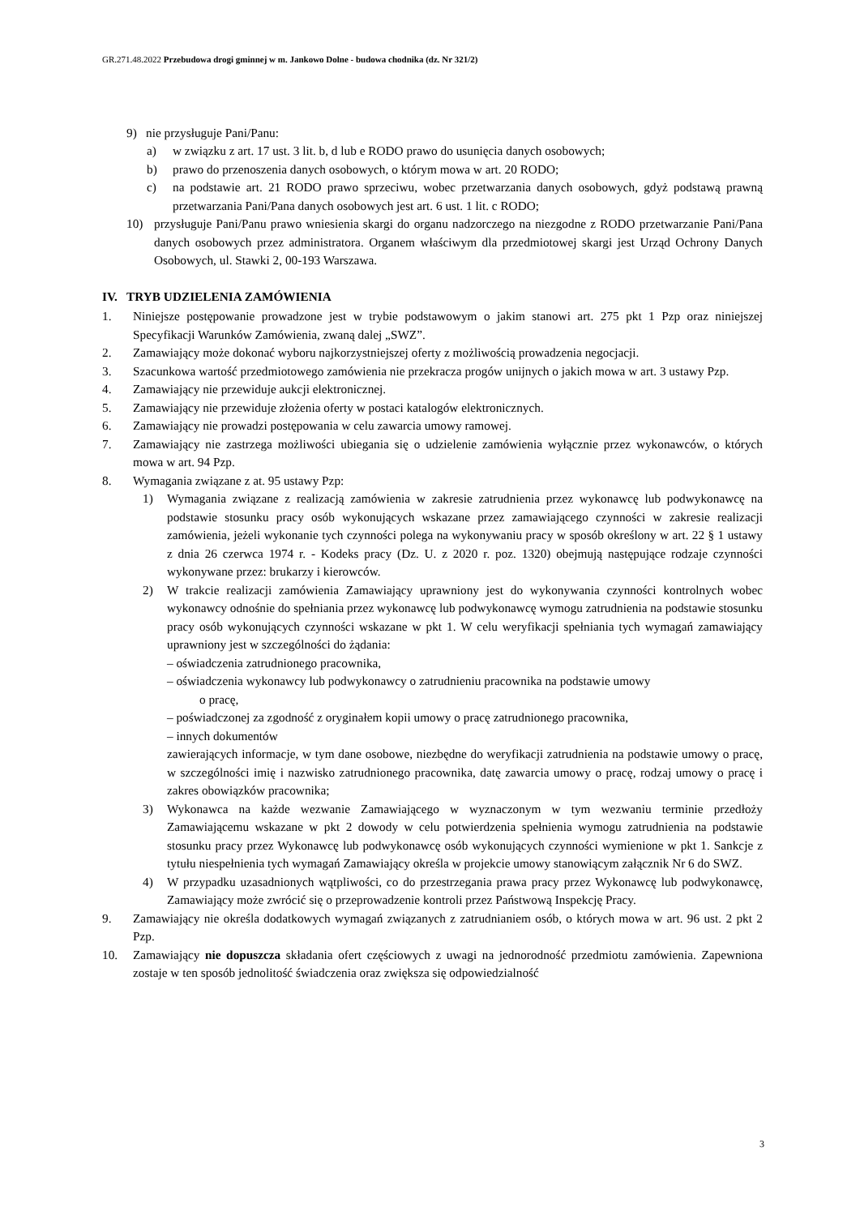GR.271.48.2022 Przebudowa drogi gminnej w m. Jankowo Dolne - budowa chodnika (dz. Nr 321/2)
9) nie przysługuje Pani/Panu:
a) w związku z art. 17 ust. 3 lit. b, d lub e RODO prawo do usunięcia danych osobowych;
b) prawo do przenoszenia danych osobowych, o którym mowa w art. 20 RODO;
c) na podstawie art. 21 RODO prawo sprzeciwu, wobec przetwarzania danych osobowych, gdyż podstawą prawną przetwarzania Pani/Pana danych osobowych jest art. 6 ust. 1 lit. c RODO;
10) przysługuje Pani/Panu prawo wniesienia skargi do organu nadzorczego na niezgodne z RODO przetwarzanie Pani/Pana danych osobowych przez administratora. Organem właściwym dla przedmiotowej skargi jest Urząd Ochrony Danych Osobowych, ul. Stawki 2, 00-193 Warszawa.
IV. TRYB UDZIELENIA ZAMÓWIENIA
1. Niniejsze postępowanie prowadzone jest w trybie podstawowym o jakim stanowi art. 275 pkt 1 Pzp oraz niniejszej Specyfikacji Warunków Zamówienia, zwaną dalej „SWZ”.
2. Zamawiający może dokonać wyboru najkorzystniejszej oferty z możliwością prowadzenia negocjacji.
3. Szacunkowa wartość przedmiotowego zamówienia nie przekracza progów unijnych o jakich mowa w art. 3 ustawy Pzp.
4. Zamawiający nie przewiduje aukcji elektronicznej.
5. Zamawiający nie przewiduje złożenia oferty w postaci katalogów elektronicznych.
6. Zamawiający nie prowadzi postępowania w celu zawarcia umowy ramowej.
7. Zamawiający nie zastrzega możliwości ubiegania się o udzielenie zamówienia wyłącznie przez wykonawców, o których mowa w art. 94 Pzp.
8. Wymagania związane z at. 95 ustawy Pzp:
1) Wymagania związane z realizacją zamówienia w zakresie zatrudnienia przez wykonawcę lub podwykonawcę na podstawie stosunku pracy osób wykonujących wskazane przez zamawiającego czynności w zakresie realizacji zamówienia, jeżeli wykonanie tych czynności polega na wykonywaniu pracy w sposób określony w art. 22 § 1 ustawy z dnia 26 czerwca 1974 r. - Kodeks pracy (Dz. U. z 2020 r. poz. 1320) obejmują następujące rodzaje czynności wykonywane przez: brukarzy i kierowców.
2) W trakcie realizacji zamówienia Zamawiający uprawniony jest do wykonywania czynności kontrolnych wobec wykonawcy odnośnie do spełniania przez wykonawcę lub podwykonawcę wymogu zatrudnienia na podstawie stosunku pracy osób wykonujących czynności wskazane w pkt 1. W celu weryfikacji spełniania tych wymagań zamawiający uprawniony jest w szczególności do żądania:
– oświadczenia zatrudnionego pracownika,
– oświadczenia wykonawcy lub podwykonawcy o zatrudnieniu pracownika na podstawie umowy
o pracę,
– poświadczonej za zgodność z oryginałem kopii umowy o pracę zatrudnionego pracownika,
– innych dokumentów
zawierających informacje, w tym dane osobowe, niezbędne do weryfikacji zatrudnienia na podstawie umowy o pracę, w szczególności imię i nazwisko zatrudnionego pracownika, datę zawarcia umowy o pracę, rodzaj umowy o pracę i zakres obowiązków pracownika;
3) Wykonawca na każde wezwanie Zamawiającego w wyznaczonym w tym wezwaniu terminie przedłoży Zamawiającemu wskazane w pkt 2 dowody w celu potwierdzenia spełnienia wymogu zatrudnienia na podstawie stosunku pracy przez Wykonawcę lub podwykonawcę osób wykonujących czynności wymienione w pkt 1. Sankcje z tytułu niespełnienia tych wymagań Zamawiający określa w projekcie umowy stanowiącym załącznik Nr 6 do SWZ.
4) W przypadku uzasadnionych wątpliwości, co do przestrzegania prawa pracy przez Wykonawcę lub podwykonawcę, Zamawiający może zwrócić się o przeprowadzenie kontroli przez Państwową Inspekcję Pracy.
9. Zamawiający nie określa dodatkowych wymagań związanych z zatrudnianiem osób, o których mowa w art. 96 ust. 2 pkt 2 Pzp.
10. Zamawiający nie dopuszcza składania ofert częściowych z uwagi na jednorodność przedmiotu zamówienia. Zapewniona zostaje w ten sposób jednolitość świadczenia oraz zwiększa się odpowiedzialność
3